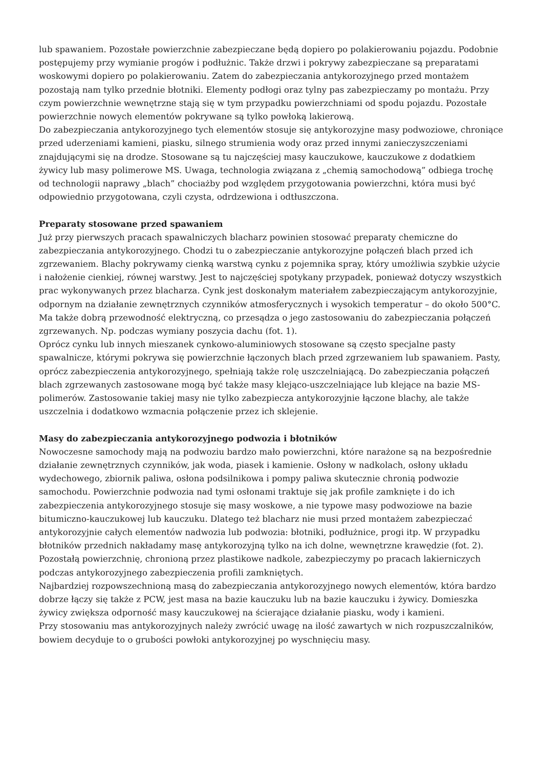lub spawaniem. Pozostałe powierzchnie zabezpieczane będą dopiero po polakierowaniu pojazdu. Podobnie postępujemy przy wymianie progów i podłużnic. Także drzwi i pokrywy zabezpieczane są preparatami woskowymi dopiero po polakierowaniu. Zatem do zabezpieczania antykorozyjnego przed montażem pozostają nam tylko przednie błotniki. Elementy podłogi oraz tylny pas zabezpieczamy po montażu. Przy czym powierzchnie wewnętrzne stają się w tym przypadku powierzchniami od spodu pojazdu. Pozostałe powierzchnie nowych elementów pokrywane są tylko powłoką lakierową.
Do zabezpieczania antykorozyjnego tych elementów stosuje się antykorozyjne masy podwoziowe, chroniące przed uderzeniami kamieni, piasku, silnego strumienia wody oraz przed innymi zanieczyszczeniami znajdującymi się na drodze. Stosowane są tu najczęściej masy kauczukowe, kauczukowe z dodatkiem żywicy lub masy polimerowe MS. Uwaga, technologia związana z „chemią samochodową” odbiega trochę od technologii naprawy „blach” chociażby pod względem przygotowania powierzchni, która musi być odpowiednio przygotowana, czyli czysta, odrdzewiona i odtłuszczona.
Preparaty stosowane przed spawaniem
Już przy pierwszych pracach spawalniczych blacharz powinien stosować preparaty chemiczne do zabezpieczania antykorozyjnego. Chodzi tu o zabezpieczanie antykorozyjne połączeń blach przed ich zgrzewaniem. Blachy pokrywamy cienką warstwą cynku z pojemnika spray, który umożliwia szybkie użycie i nałożenie cienkiej, równej warstwy. Jest to najczęściej spotykany przypadek, ponieważ dotyczy wszystkich prac wykonywanych przez blacharza. Cynk jest doskonałym materiałem zabezpieczającym antykorozyjnie, odpornym na działanie zewnętrznych czynników atmosferycznych i wysokich temperatur – do około 500°C.
Ma także dobrą przewodność elektryczną, co przesądza o jego zastosowaniu do zabezpieczania połączeń zgrzewanych. Np. podczas wymiany poszycia dachu (fot. 1).
Oprócz cynku lub innych mieszanek cynkowo-aluminiowych stosowane są często specjalne pasty spawalnicze, którymi pokrywa się powierzchnie łączonych blach przed zgrzewaniem lub spawaniem. Pasty, oprócz zabezpieczenia antykorozyjnego, spełniają także rolę uszczelniającą. Do zabezpieczania połączeń blach zgrzewanych zastosowane mogą być także masy klejąco-uszczelniające lub klejące na bazie MS-polimerów. Zastosowanie takiej masy nie tylko zabezpiecza antykorozyjnie łączone blachy, ale także uszczelnia i dodatkowo wzmacnia połączenie przez ich sklejenie.
Masy do zabezpieczania antykorozyjnego podwozia i błotników
Nowoczesne samochody mają na podwoziu bardzo mało powierzchni, które narażone są na bezpośrednie działanie zewnętrznych czynników, jak woda, piasek i kamienie. Osłony w nadkolach, osłony układu wydechowego, zbiornik paliwa, osłona podsilnikowa i pompy paliwa skutecznie chronią podwozie samochodu. Powierzchnie podwozia nad tymi osłonami traktuje się jak profile zamknięte i do ich zabezpieczenia antykorozyjnego stosuje się masy woskowe, a nie typowe masy podwoziowe na bazie bitumiczno-kauczukowej lub kauczuku. Dlatego też blacharz nie musi przed montażem zabezpieczać antykorozyjnie całych elementów nadwozia lub podwozia: błotniki, podłużnice, progi itp. W przypadku błotników przednich nakładamy masę antykorozyjną tylko na ich dolne, wewnętrzne krawędzie (fot. 2). Pozostałą powierzchnię, chronioną przez plastikowe nadkole, zabezpieczymy po pracach lakierniczych podczas antykorozyjnego zabezpieczenia profili zamkniętych.
Najbardziej rozpowszechnioną masą do zabezpieczania antykorozyjnego nowych elementów, która bardzo dobrze łączy się także z PCW, jest masa na bazie kauczuku lub na bazie kauczuku i żywicy. Domieszka żywicy zwiększa odporność masy kauczukowej na ścierające działanie piasku, wody i kamieni.
Przy stosowaniu mas antykorozyjnych należy zwrócić uwagę na ilość zawartych w nich rozpuszczalników, bowiem decyduje to o grubości powłoki antykorozyjnej po wyschnięciu masy.